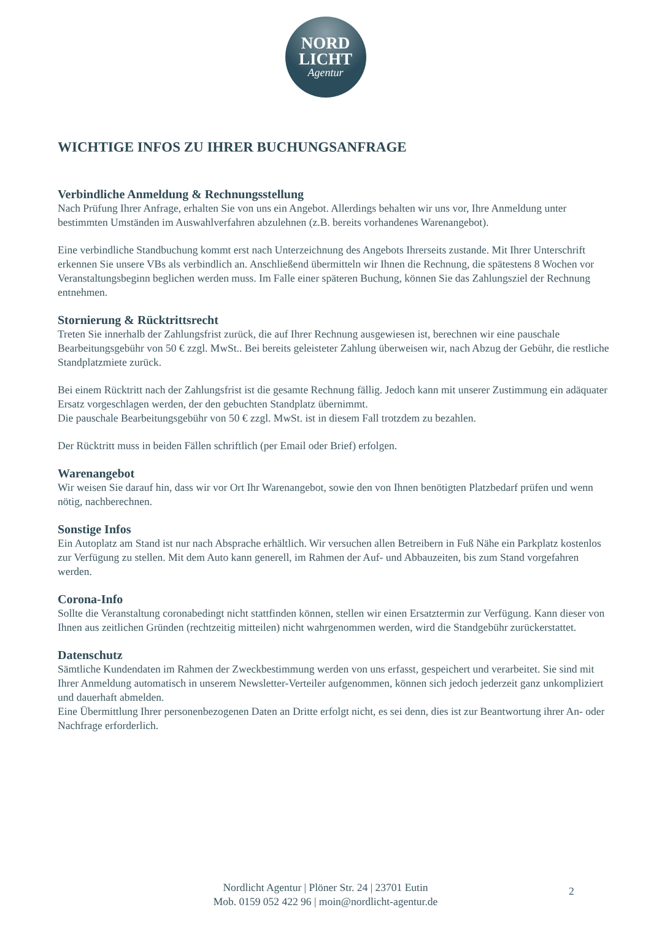NORD
LICHT
Agentur
WICHTIGE INFOS ZU IHRER BUCHUNGSANFRAGE
Verbindliche Anmeldung & Rechnungsstellung
Nach Prüfung Ihrer Anfrage, erhalten Sie von uns ein Angebot. Allerdings behalten wir uns vor, Ihre Anmeldung unter bestimmten Umständen im Auswahlverfahren abzulehnen (z.B. bereits vorhandenes Warenangebot).
Eine verbindliche Standbuchung kommt erst nach Unterzeichnung des Angebots Ihrerseits zustande. Mit Ihrer Unterschrift erkennen Sie unsere VBs als verbindlich an. Anschließend übermitteln wir Ihnen die Rechnung, die spätestens 8 Wochen vor Veranstaltungsbeginn beglichen werden muss. Im Falle einer späteren Buchung, können Sie das Zahlungsziel der Rechnung entnehmen.
Stornierung & Rücktrittsrecht
Treten Sie innerhalb der Zahlungsfrist zurück, die auf Ihrer Rechnung ausgewiesen ist, berechnen wir eine pauschale Bearbeitungsgebühr von 50 € zzgl. MwSt.. Bei bereits geleisteter Zahlung überweisen wir, nach Abzug der Gebühr, die restliche Standplatzmiete zurück.
Bei einem Rücktritt nach der Zahlungsfrist ist die gesamte Rechnung fällig. Jedoch kann mit unserer Zustimmung ein adäquater Ersatz vorgeschlagen werden, der den gebuchten Standplatz übernimmt.
Die pauschale Bearbeitungsgebühr von 50 € zzgl. MwSt. ist in diesem Fall trotzdem zu bezahlen.
Der Rücktritt muss in beiden Fällen schriftlich (per Email oder Brief) erfolgen.
Warenangebot
Wir weisen Sie darauf hin, dass wir vor Ort Ihr Warenangebot, sowie den von Ihnen benötigten Platzbedarf prüfen und wenn nötig, nachberechnen.
Sonstige Infos
Ein Autoplatz am Stand ist nur nach Absprache erhältlich. Wir versuchen allen Betreibern in Fuß Nähe ein Parkplatz kostenlos zur Verfügung zu stellen. Mit dem Auto kann generell, im Rahmen der Auf- und Abbauzeiten, bis zum Stand vorgefahren werden.
Corona-Info
Sollte die Veranstaltung coronabedingt nicht stattfinden können, stellen wir einen Ersatztermin zur Verfügung. Kann dieser von Ihnen aus zeitlichen Gründen (rechtzeitig mitteilen) nicht wahrgenommen werden, wird die Standgebühr zurückerstattet.
Datenschutz
Sämtliche Kundendaten im Rahmen der Zweckbestimmung werden von uns erfasst, gespeichert und verarbeitet. Sie sind mit Ihrer Anmeldung automatisch in unserem Newsletter-Verteiler aufgenommen, können sich jedoch jederzeit ganz unkompliziert und dauerhaft abmelden.
Eine Übermittlung Ihrer personenbezogenen Daten an Dritte erfolgt nicht, es sei denn, dies ist zur Beantwortung ihrer An- oder Nachfrage erforderlich.
Nordlicht Agentur | Plöner Str. 24 | 23701 Eutin
Mob. 0159 052 422 96 | moin@nordlicht-agentur.de
2